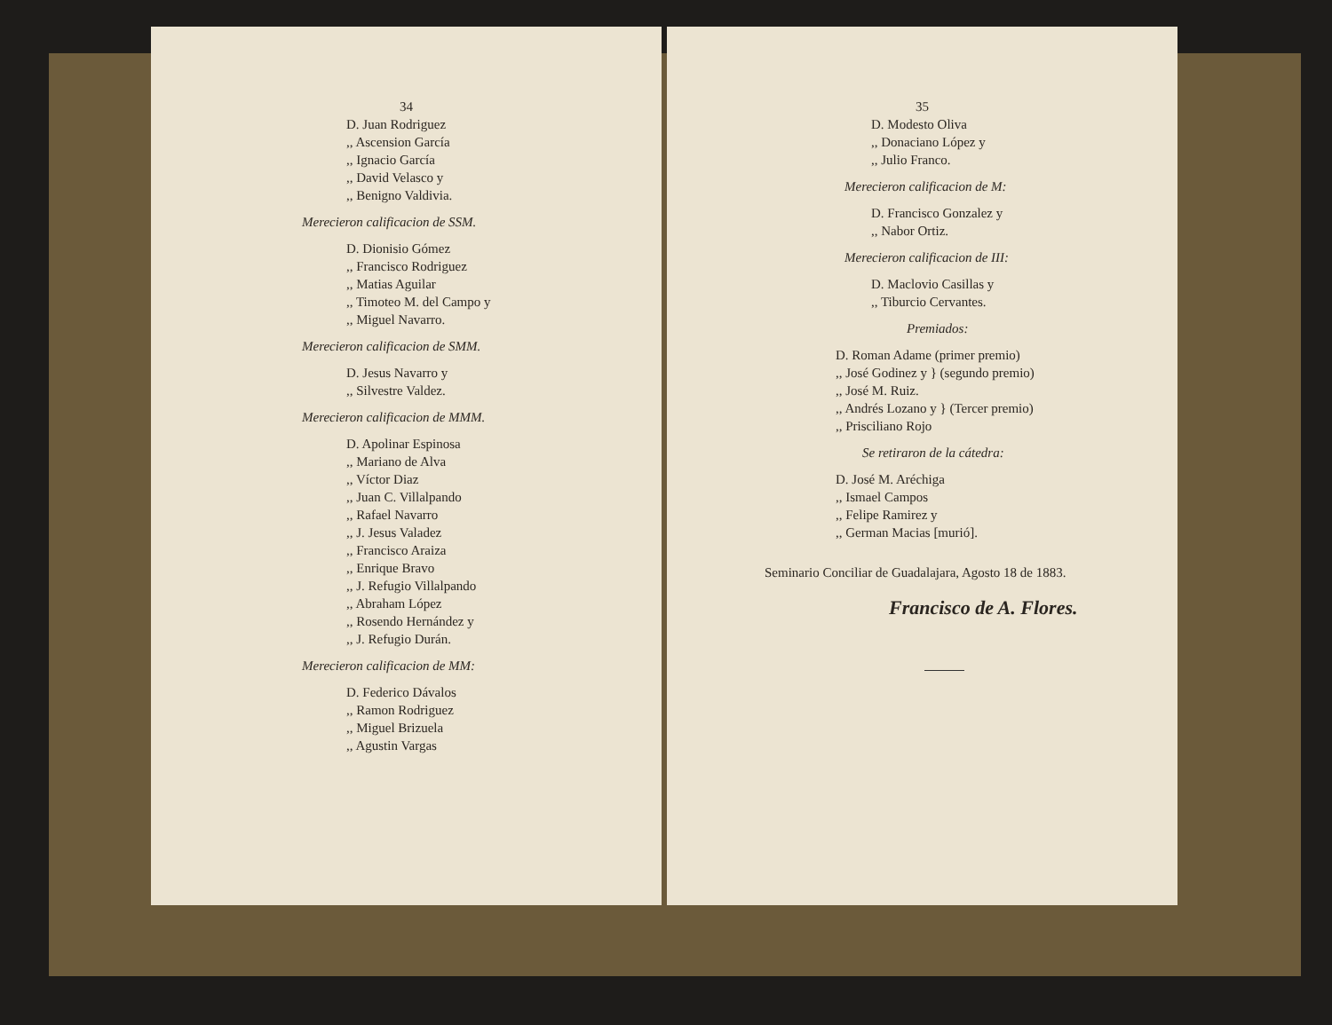34
D. Juan Rodriguez
,, Ascension García
,, Ignacio García
,, David Velasco y
,, Benigno Valdivia.
Merecieron calificacion de SSM.
D. Dionisio Gómez
,, Francisco Rodriguez
,, Matias Aguilar
,, Timoteo M. del Campo y
,, Miguel Navarro.
Merecieron calificacion de SMM.
D. Jesus Navarro y
,, Silvestre Valdez.
Merecieron calificacion de MMM.
D. Apolinar Espinosa
,, Mariano de Alva
,, Víctor Diaz
,, Juan C. Villalpando
,, Rafael Navarro
,, J. Jesus Valadez
,, Francisco Araiza
,, Enrique Bravo
,, J. Refugio Villalpando
,, Abraham López
,, Rosendo Hernández y
,, J. Refugio Durán.
Merecieron calificacion de MM:
D. Federico Dávalos
,, Ramon Rodriguez
,, Miguel Brizuela
,, Agustin Vargas
35
D. Modesto Oliva
,, Donaciano López y
,, Julio Franco.
Merecieron calificacion de M:
D. Francisco Gonzalez y
,, Nabor Ortiz.
Merecieron calificacion de III:
D. Maclovio Casillas y
,, Tiburcio Cervantes.
Premiados:
D. Roman Adame (primer premio)
,, José Godinez y } (segundo premio)
,, José M. Ruiz.
,, Andrés Lozano y } (Tercer premio)
,, Prisciliano Rojo
Se retiraron de la cátedra:
D. José M. Aréchiga
,, Ismael Campos
,, Felipe Ramirez y
,, German Macias [murió].
Seminario Conciliar de Guadalajara, Agosto 18 de 1883.
Francisco de A. Flores.